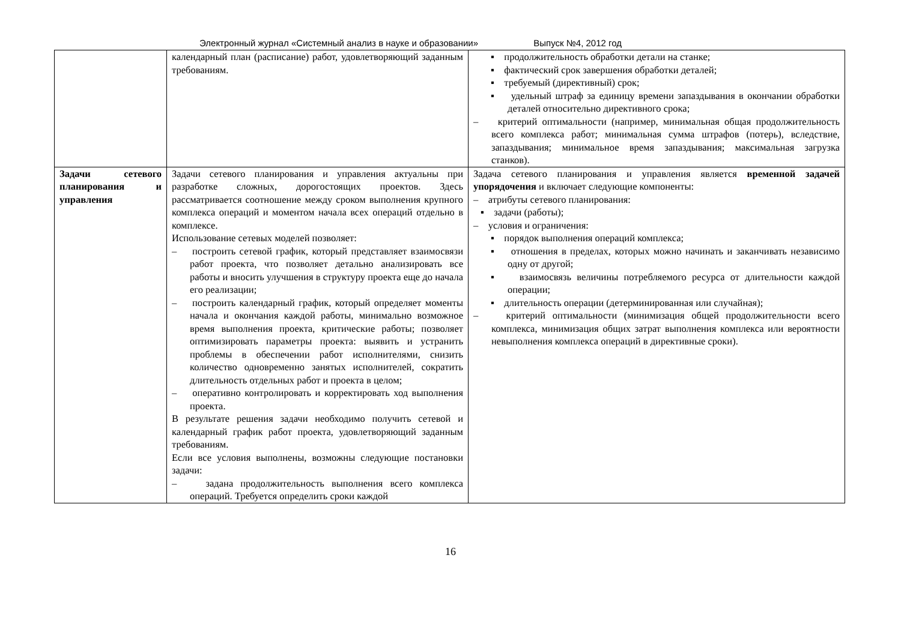Электронный журнал «Системный анализ в науке и образовании» Выпуск №4, 2012 год
| | календарный план (расписание) работ, удовлетворяющий заданным требованиям. | ▪ продолжительность обработки детали на станке; ▪ фактический срок завершения обработки деталей; ▪ требуемый (директивный) срок; ▪ удельный штраф за единицу времени запаздывания в окончании обработки деталей относительно директивного срока; – критерий оптимальности (например, минимальная общая продолжительность всего комплекса работ; минимальная сумма штрафов (потерь), вследствие, запаздывания; минимальное время запаздывания; максимальная загрузка станков). |
| Задачи сетевого планирования и управления | Задачи сетевого планирования и управления актуальны при разработке сложных, дорогостоящих проектов. Здесь рассматривается соотношение между сроком выполнения крупного комплекса операций и моментом начала всех операций отдельно в комплексе. Использование сетевых моделей позволяет: – построить сетевой график, который представляет взаимосвязи работ проекта, что позволяет детально анализировать все работы и вносить улучшения в структуру проекта еще до начала его реализации; – построить календарный график, который определяет моменты начала и окончания каждой работы, минимально возможное время выполнения проекта, критические работы; позволяет оптимизировать параметры проекта: выявить и устранить проблемы в обеспечении работ исполнителями, снизить количество одновременно занятых исполнителей, сократить длительность отдельных работ и проекта в целом; – оперативно контролировать и корректировать ход выполнения проекта. В результате решения задачи необходимо получить сетевой и календарный график работ проекта, удовлетворяющий заданным требованиям. Если все условия выполнены, возможны следующие постановки задачи: – задана продолжительность выполнения всего комплекса операций. Требуется определить сроки каждой | Задача сетевого планирования и управления является временной задачей упорядочения и включает следующие компоненты: – атрибуты сетевого планирования: ▪ задачи (работы); – условия и ограничения: ▪ порядок выполнения операций комплекса; ▪ отношения в пределах, которых можно начинать и заканчивать независимо одну от другой; ▪ взаимосвязь величины потребляемого ресурса от длительности каждой операции; ▪ длительность операции (детерминированная или случайная); – критерий оптимальности (минимизация общей продолжительности всего комплекса, минимизация общих затрат выполнения комплекса или вероятности невыполнения комплекса операций в директивные сроки). |
16